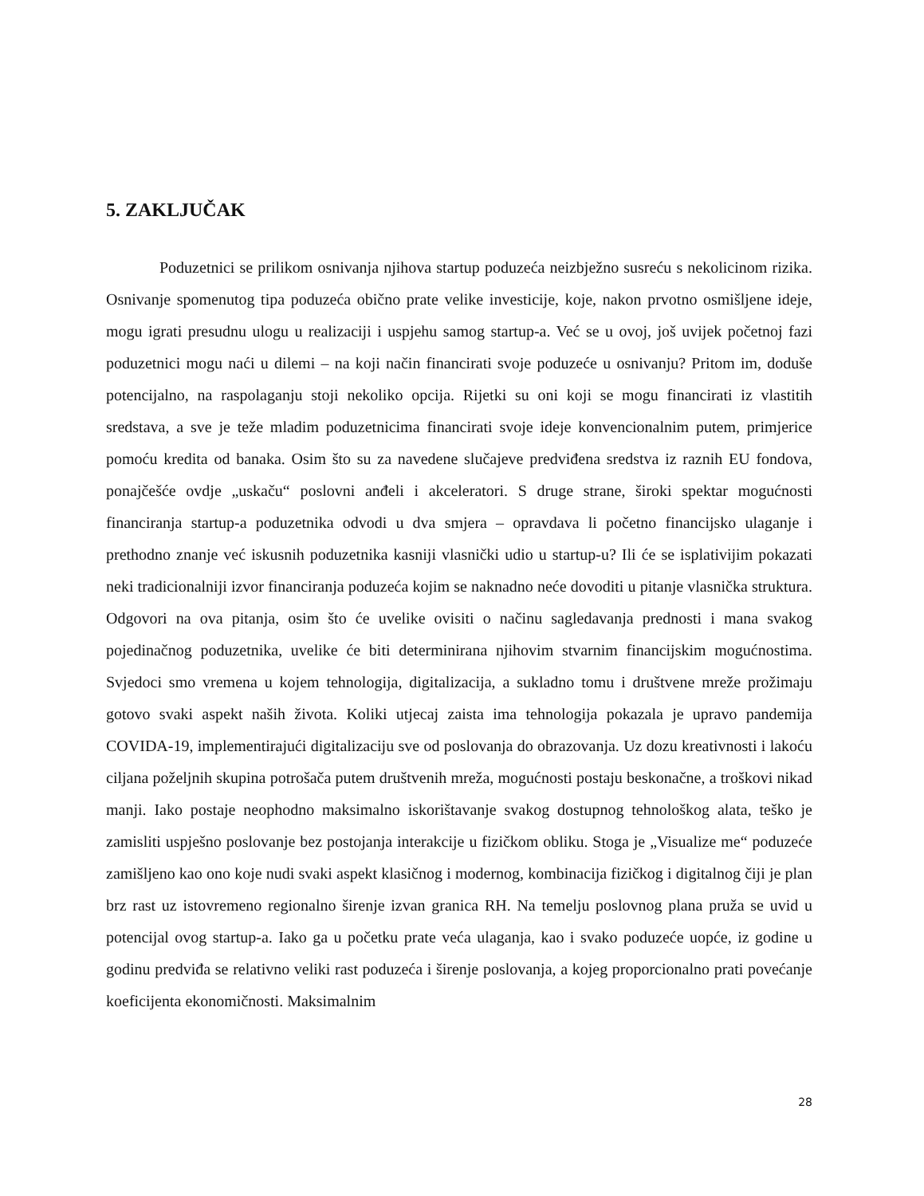5. ZAKLJUČAK
Poduzetnici se prilikom osnivanja njihova startup poduzeća neizbježno susreću s nekolicinom rizika. Osnivanje spomenutog tipa poduzeća obično prate velike investicije, koje, nakon prvotno osmišljene ideje, mogu igrati presudnu ulogu u realizaciji i uspjehu samog startup-a. Već se u ovoj, još uvijek početnoj fazi poduzetnici mogu naći u dilemi – na koji način financirati svoje poduzeće u osnivanju? Pritom im, doduše potencijalno, na raspolaganju stoji nekoliko opcija. Rijetki su oni koji se mogu financirati iz vlastitih sredstava, a sve je teže mladim poduzetnicima financirati svoje ideje konvencionalnim putem, primjerice pomoću kredita od banaka. Osim što su za navedene slučajeve predviđena sredstva iz raznih EU fondova, ponajčešće ovdje „uskaču“ poslovni anđeli i akceleratori. S druge strane, široki spektar mogućnosti financiranja startup-a poduzetnika odvodi u dva smjera – opravdava li početno financijsko ulaganje i prethodno znanje već iskusnih poduzetnika kasniji vlasnički udio u startup-u? Ili će se isplativijim pokazati neki tradicionalniji izvor financiranja poduzeća kojim se naknadno neće dovoditi u pitanje vlasnička struktura. Odgovori na ova pitanja, osim što će uvelike ovisiti o načinu sagledavanja prednosti i mana svakog pojedinačnog poduzetnika, uvelike će biti determinirana njihovim stvarnim financijskim mogućnostima. Svjedoci smo vremena u kojem tehnologija, digitalizacija, a sukladno tomu i društvene mreže prožimaju gotovo svaki aspekt naših života. Koliki utjecaj zaista ima tehnologija pokazala je upravo pandemija COVIDA-19, implementirajući digitalizaciju sve od poslovanja do obrazovanja. Uz dozu kreativnosti i lakoću ciljana poželjnih skupina potrošača putem društvenih mreža, mogućnosti postaju beskonačne, a troškovi nikad manji. Iako postaje neophodno maksimalno iskorištavanje svakog dostupnog tehnološkog alata, teško je zamisliti uspješno poslovanje bez postojanja interakcije u fizičkom obliku. Stoga je „Visualize me“ poduzeće zamišljeno kao ono koje nudi svaki aspekt klasičnog i modernog, kombinacija fizičkog i digitalnog čiji je plan brz rast uz istovremeno regionalno širenje izvan granica RH. Na temelju poslovnog plana pruža se uvid u potencijal ovog startup-a. Iako ga u početku prate veća ulaganja, kao i svako poduzeće uopće, iz godine u godinu predviđa se relativno veliki rast poduzeća i širenje poslovanja, a kojeg proporcionalno prati povećanje koeficijenta ekonomičnosti. Maksimalnim
28